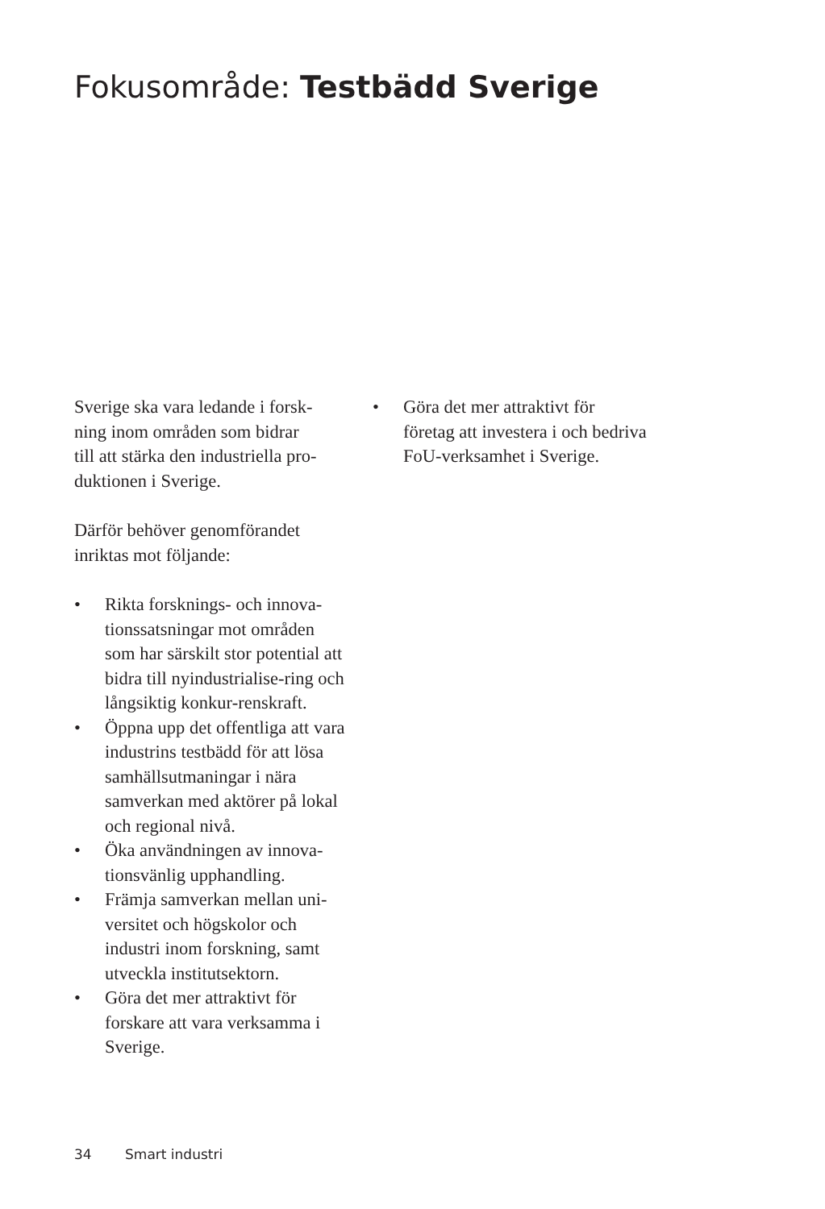Fokusområde: Testbädd Sverige
Sverige ska vara ledande i forsk-
ning inom områden som bidrar
till att stärka den industriella pro-
duktionen i Sverige.
Därför behöver genomförandet
inriktas mot följande:
• Rikta forsknings- och innova-tionssatsningar mot områden som har särskilt stor potential att bidra till nyindustrialise-ring och långsiktig konkur-renskraft.
• Öppna upp det offentliga att vara industrins testbädd för att lösa samhällsutmaningar i nära samverkan med aktörer på lokal och regional nivå.
• Öka användningen av innova-tionsvänlig upphandling.
• Främja samverkan mellan uni-versitet och högskolor och industri inom forskning, samt utveckla institutsektorn.
• Göra det mer attraktivt för forskare att vara verksamma i Sverige.
• Göra det mer attraktivt för företag att investera i och bedriva FoU-verksamhet i Sverige.
34 Smart industri